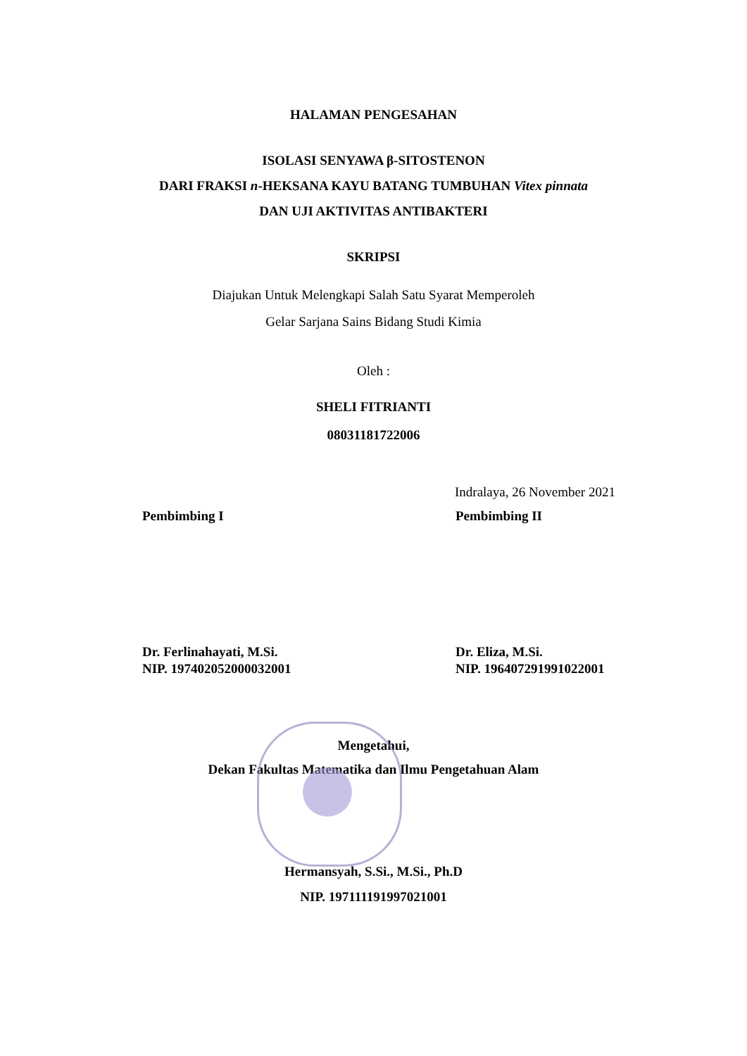HALAMAN PENGESAHAN
ISOLASI SENYAWA β-SITOSTENON
DARI FRAKSI n-HEKSANA KAYU BATANG TUMBUHAN Vitex pinnata
DAN UJI AKTIVITAS ANTIBAKTERI
SKRIPSI
Diajukan Untuk Melengkapi Salah Satu Syarat Memperoleh
Gelar Sarjana Sains Bidang Studi Kimia
Oleh :
SHELI FITRIANTI
08031181722006
Indralaya, 26 November 2021
Pembimbing I Pembimbing II
Dr. Ferlinahayati, M.Si.
NIP. 197402052000032001
Dr. Eliza, M.Si.
NIP. 196407291991022001
Mengetahui,
Dekan Fakultas Matematika dan Ilmu Pengetahuan Alam
Hermansyah, S.Si., M.Si., Ph.D
NIP. 197111191997021001